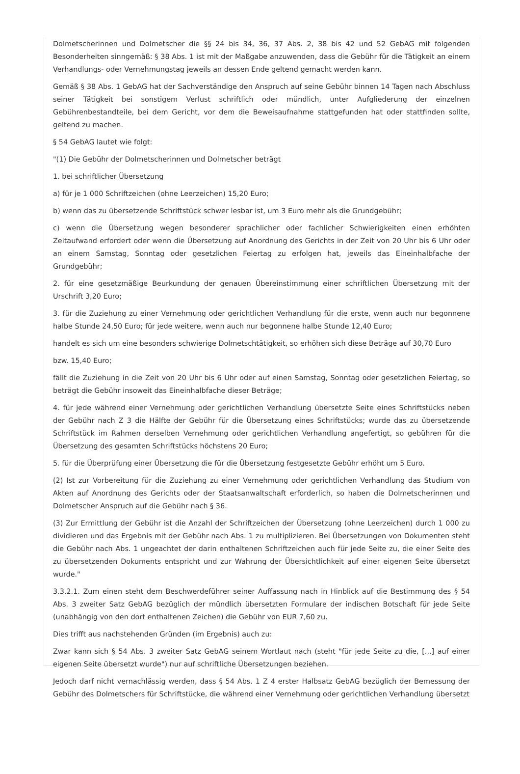Dolmetscherinnen und Dolmetscher die §§ 24 bis 34, 36, 37 Abs. 2, 38 bis 42 und 52 GebAG mit folgenden Besonderheiten sinngemäß: § 38 Abs. 1 ist mit der Maßgabe anzuwenden, dass die Gebühr für die Tätigkeit an einem Verhandlungs- oder Vernehmungstag jeweils an dessen Ende geltend gemacht werden kann.
Gemäß § 38 Abs. 1 GebAG hat der Sachverständige den Anspruch auf seine Gebühr binnen 14 Tagen nach Abschluss seiner Tätigkeit bei sonstigem Verlust schriftlich oder mündlich, unter Aufgliederung der einzelnen Gebührenbestandteile, bei dem Gericht, vor dem die Beweisaufnahme stattgefunden hat oder stattfinden sollte, geltend zu machen.
§ 54 GebAG lautet wie folgt:
"(1) Die Gebühr der Dolmetscherinnen und Dolmetscher beträgt
1. bei schriftlicher Übersetzung
a) für je 1 000 Schriftzeichen (ohne Leerzeichen) 15,20 Euro;
b) wenn das zu übersetzende Schriftstück schwer lesbar ist, um 3 Euro mehr als die Grundgebühr;
c) wenn die Übersetzung wegen besonderer sprachlicher oder fachlicher Schwierigkeiten einen erhöhten Zeitaufwand erfordert oder wenn die Übersetzung auf Anordnung des Gerichts in der Zeit von 20 Uhr bis 6 Uhr oder an einem Samstag, Sonntag oder gesetzlichen Feiertag zu erfolgen hat, jeweils das Eineinhalbfache der Grundgebühr;
2. für eine gesetzmäßige Beurkundung der genauen Übereinstimmung einer schriftlichen Übersetzung mit der Urschrift 3,20 Euro;
3. für die Zuziehung zu einer Vernehmung oder gerichtlichen Verhandlung für die erste, wenn auch nur begonnene halbe Stunde 24,50 Euro; für jede weitere, wenn auch nur begonnene halbe Stunde 12,40 Euro;
handelt es sich um eine besonders schwierige Dolmetschtätigkeit, so erhöhen sich diese Beträge auf 30,70 Euro
bzw. 15,40 Euro;
fällt die Zuziehung in die Zeit von 20 Uhr bis 6 Uhr oder auf einen Samstag, Sonntag oder gesetzlichen Feiertag, so beträgt die Gebühr insoweit das Eineinhalbfache dieser Beträge;
4. für jede während einer Vernehmung oder gerichtlichen Verhandlung übersetzte Seite eines Schriftstücks neben der Gebühr nach Z 3 die Hälfte der Gebühr für die Übersetzung eines Schriftstücks; wurde das zu übersetzende Schriftstück im Rahmen derselben Vernehmung oder gerichtlichen Verhandlung angefertigt, so gebühren für die Übersetzung des gesamten Schriftstücks höchstens 20 Euro;
5. für die Überprüfung einer Übersetzung die für die Übersetzung festgesetzte Gebühr erhöht um 5 Euro.
(2) Ist zur Vorbereitung für die Zuziehung zu einer Vernehmung oder gerichtlichen Verhandlung das Studium von Akten auf Anordnung des Gerichts oder der Staatsanwaltschaft erforderlich, so haben die Dolmetscherinnen und Dolmetscher Anspruch auf die Gebühr nach § 36.
(3) Zur Ermittlung der Gebühr ist die Anzahl der Schriftzeichen der Übersetzung (ohne Leerzeichen) durch 1 000 zu dividieren und das Ergebnis mit der Gebühr nach Abs. 1 zu multiplizieren. Bei Übersetzungen von Dokumenten steht die Gebühr nach Abs. 1 ungeachtet der darin enthaltenen Schriftzeichen auch für jede Seite zu, die einer Seite des zu übersetzenden Dokuments entspricht und zur Wahrung der Übersichtlichkeit auf einer eigenen Seite übersetzt wurde."
3.3.2.1. Zum einen steht dem Beschwerdeführer seiner Auffassung nach in Hinblick auf die Bestimmung des § 54 Abs. 3 zweiter Satz GebAG bezüglich der mündlich übersetzten Formulare der indischen Botschaft für jede Seite (unabhängig von den dort enthaltenen Zeichen) die Gebühr von EUR 7,60 zu.
Dies trifft aus nachstehenden Gründen (im Ergebnis) auch zu:
Zwar kann sich § 54 Abs. 3 zweiter Satz GebAG seinem Wortlaut nach (steht "für jede Seite zu die, [...] auf einer eigenen Seite übersetzt wurde") nur auf schriftliche Übersetzungen beziehen.
Jedoch darf nicht vernachlässig werden, dass § 54 Abs. 1 Z 4 erster Halbsatz GebAG bezüglich der Bemessung der Gebühr des Dolmetschers für Schriftstücke, die während einer Vernehmung oder gerichtlichen Verhandlung übersetzt